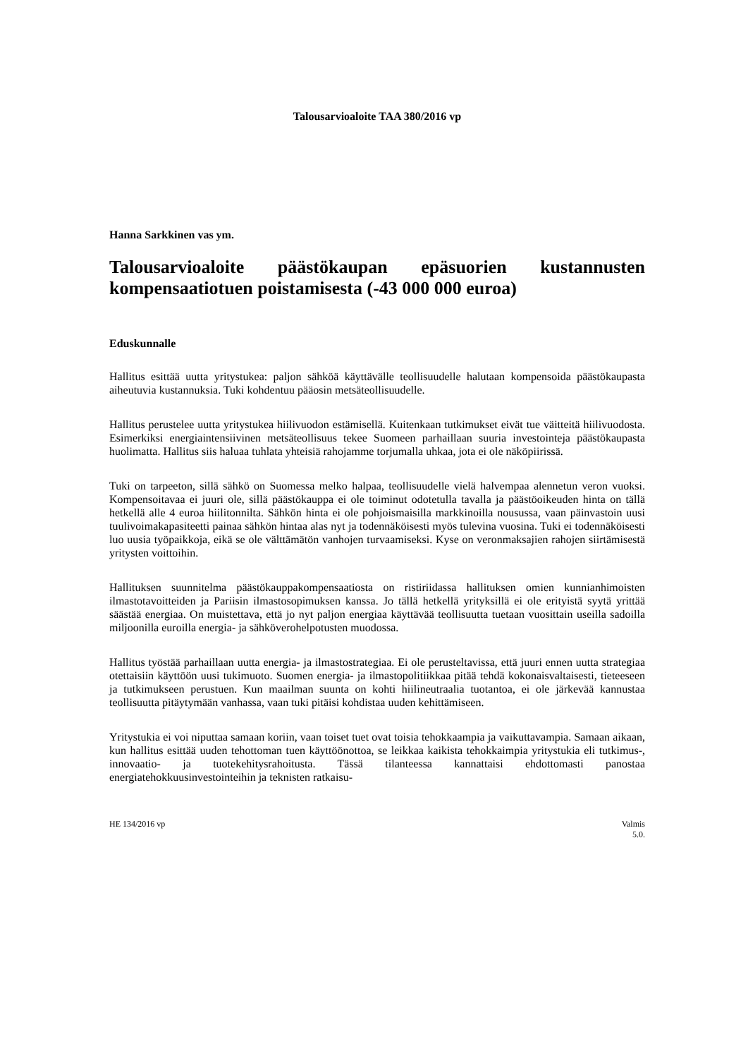Talousarvioaloite TAA 380/2016 vp
Hanna Sarkkinen vas ym.
Talousarvioaloite päästökaupan epäsuorien kustannusten kompensaatiotuen poistamisesta (-43 000 000 euroa)
Eduskunnalle
Hallitus esittää uutta yritystukea: paljon sähköä käyttävälle teollisuudelle halutaan kompensoida päästökaupasta aiheutuvia kustannuksia. Tuki kohdentuu pääosin metsäteollisuudelle.
Hallitus perustelee uutta yritystukea hiilivuodon estämisellä. Kuitenkaan tutkimukset eivät tue väitteitä hiilivuodosta. Esimerkiksi energiaintensiivinen metsäteollisuus tekee Suomeen parhaillaan suuria investointeja päästökaupasta huolimatta. Hallitus siis haluaa tuhlata yhteisiä rahojamme torjumalla uhkaa, jota ei ole näköpiirissä.
Tuki on tarpeeton, sillä sähkö on Suomessa melko halpaa, teollisuudelle vielä halvempaa alennetun veron vuoksi. Kompensoitavaa ei juuri ole, sillä päästökauppa ei ole toiminut odotetulla tavalla ja päästöoikeuden hinta on tällä hetkellä alle 4 euroa hiilitonnilta. Sähkön hinta ei ole pohjoismaisilla markkinoilla nousussa, vaan päinvastoin uusi tuulivoimakapasiteetti painaa sähkön hintaa alas nyt ja todennäköisesti myös tulevina vuosina. Tuki ei todennäköisesti luo uusia työpaikkoja, eikä se ole välttämätön vanhojen turvaamiseksi. Kyse on veronmaksajien rahojen siirtämisestä yritysten voittoihin.
Hallituksen suunnitelma päästökauppakompensaatiosta on ristiriidassa hallituksen omien kunnianhimoisten ilmastotavoitteiden ja Pariisin ilmastosopimuksen kanssa. Jo tällä hetkellä yrityksillä ei ole erityistä syytä yrittää säästää energiaa. On muistettava, että jo nyt paljon energiaa käyttävää teollisuutta tuetaan vuosittain useilla sadoilla miljoonilla euroilla energia- ja sähköverohelpotusten muodossa.
Hallitus työstää parhaillaan uutta energia- ja ilmastostrategiaa. Ei ole perusteltavissa, että juuri ennen uutta strategiaa otettaisiin käyttöön uusi tukimuoto. Suomen energia- ja ilmastopolitiikkaa pitää tehdä kokonaisvaltaisesti, tieteeseen ja tutkimukseen perustuen. Kun maailman suunta on kohti hiilineutraalia tuotantoa, ei ole järkevää kannustaa teollisuutta pitäytymään vanhassa, vaan tuki pitäisi kohdistaa uuden kehittämiseen.
Yritystukia ei voi niputtaa samaan koriin, vaan toiset tuet ovat toisia tehokkaampia ja vaikuttavampia. Samaan aikaan, kun hallitus esittää uuden tehottoman tuen käyttöönottoa, se leikkaa kaikista tehokkaimpia yritystukia eli tutkimus-, innovaatio- ja tuotekehitysrahoitusta. Tässä tilanteessa kannattaisi ehdottomasti panostaa energiatehokkuusinvestointeihin ja teknisten ratkaisu-
HE 134/2016 vp Valmis
5.0.